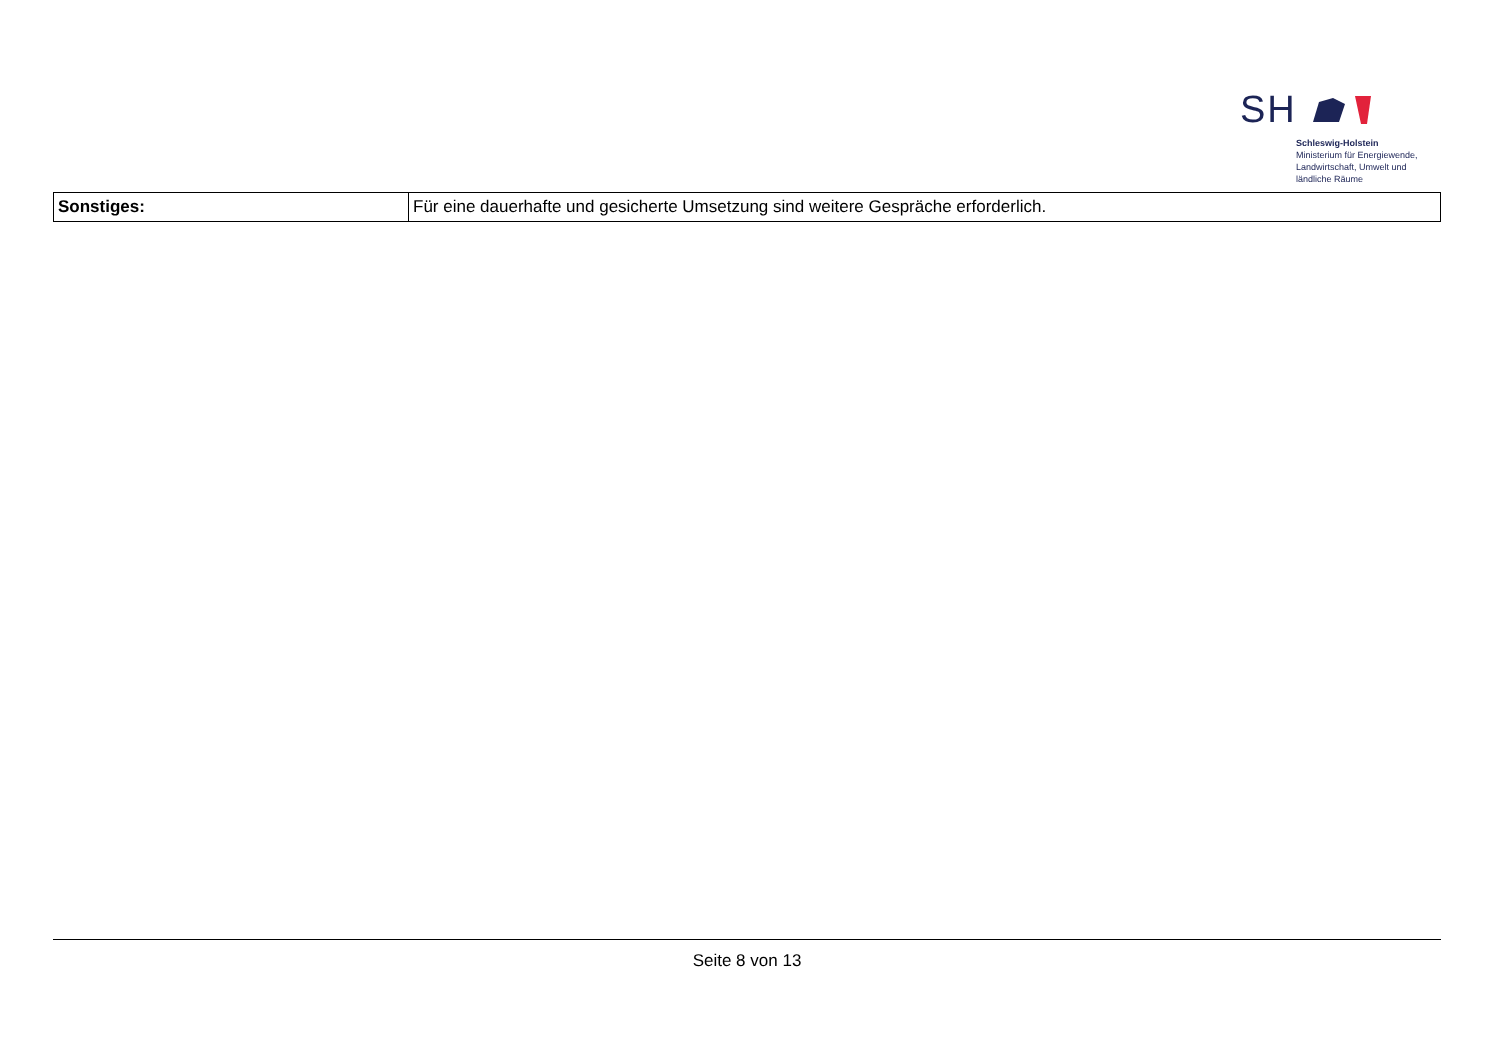SH
Schleswig-Holstein
Ministerium für Energiewende,
Landwirtschaft, Umwelt und
ländliche Räume
| Sonstiges: | Für eine dauerhafte und gesicherte Umsetzung sind weitere Gespräche erforderlich. |
Seite 8 von 13